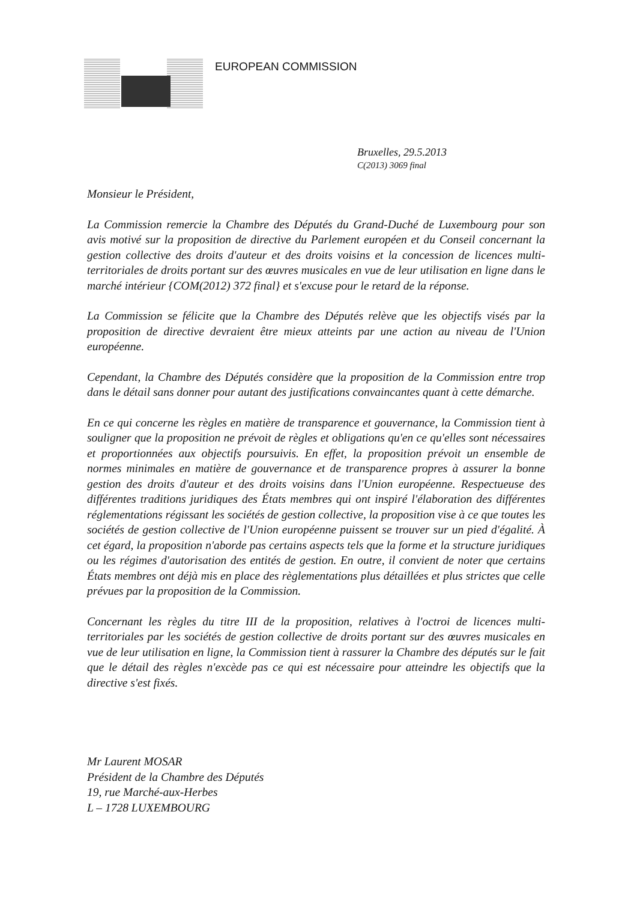EUROPEAN COMMISSION
Bruxelles, 29.5.2013
C(2013) 3069 final
Monsieur le Président,
La Commission remercie la Chambre des Députés du Grand-Duché de Luxembourg pour son avis motivé sur la proposition de directive du Parlement européen et du Conseil concernant la gestion collective des droits d'auteur et des droits voisins et la concession de licences multi-territoriales de droits portant sur des œuvres musicales en vue de leur utilisation en ligne dans le marché intérieur {COM(2012) 372 final} et s'excuse pour le retard de la réponse.
La Commission se félicite que la Chambre des Députés relève que les objectifs visés par la proposition de directive devraient être mieux atteints par une action au niveau de l'Union européenne.
Cependant, la Chambre des Députés considère que la proposition de la Commission entre trop dans le détail sans donner pour autant des justifications convaincantes quant à cette démarche.
En ce qui concerne les règles en matière de transparence et gouvernance, la Commission tient à souligner que la proposition ne prévoit de règles et obligations qu'en ce qu'elles sont nécessaires et proportionnées aux objectifs poursuivis. En effet, la proposition prévoit un ensemble de normes minimales en matière de gouvernance et de transparence propres à assurer la bonne gestion des droits d'auteur et des droits voisins dans l'Union européenne. Respectueuse des différentes traditions juridiques des États membres qui ont inspiré l'élaboration des différentes réglementations régissant les sociétés de gestion collective, la proposition vise à ce que toutes les sociétés de gestion collective de l'Union européenne puissent se trouver sur un pied d'égalité. À cet égard, la proposition n'aborde pas certains aspects tels que la forme et la structure juridiques ou les régimes d'autorisation des entités de gestion. En outre, il convient de noter que certains États membres ont déjà mis en place des règlementations plus détaillées et plus strictes que celle prévues par la proposition de la Commission.
Concernant les règles du titre III de la proposition, relatives à l'octroi de licences multi-territoriales par les sociétés de gestion collective de droits portant sur des œuvres musicales en vue de leur utilisation en ligne, la Commission tient à rassurer la Chambre des députés sur le fait que le détail des règles n'excède pas ce qui est nécessaire pour atteindre les objectifs que la directive s'est fixés.
Mr Laurent MOSAR
Président de la Chambre des Députés
19, rue Marché-aux-Herbes
L – 1728 LUXEMBOURG